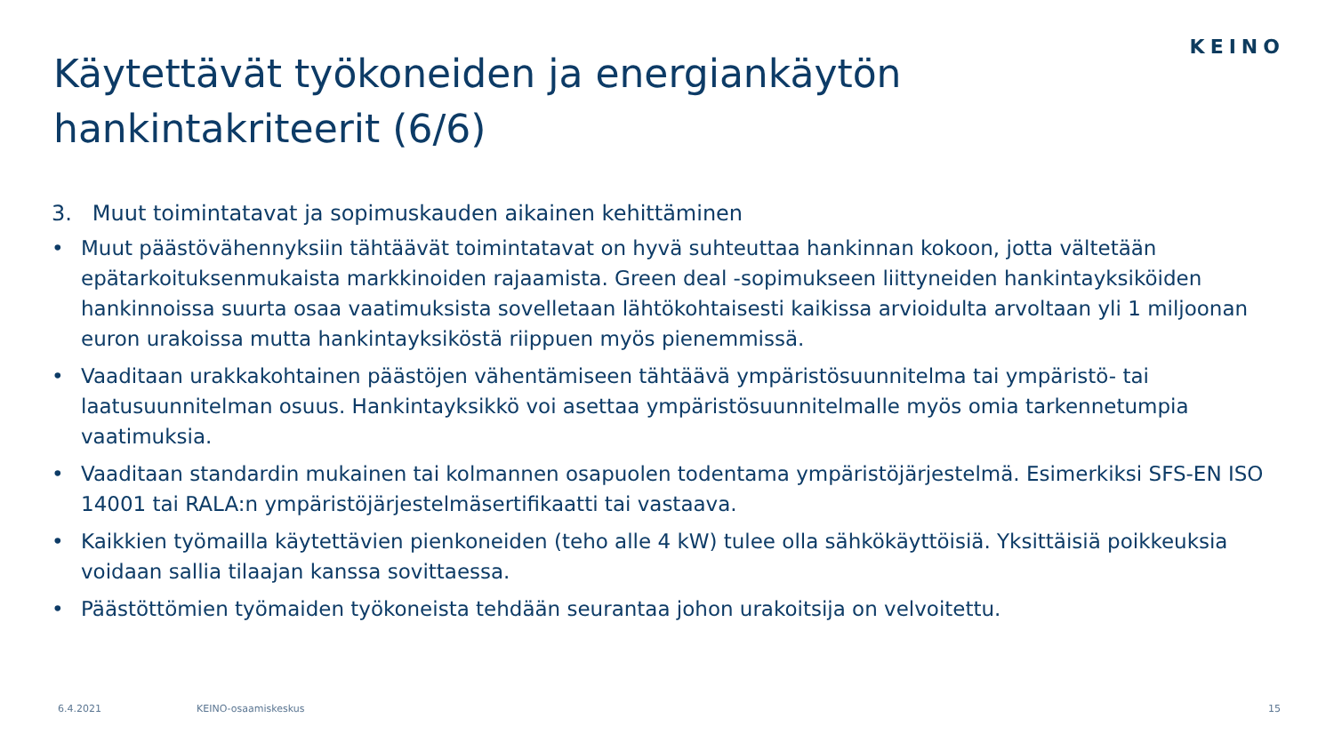KEINO
Käytettävät työkoneiden ja energiankäytön hankintakriteerit (6/6)
3. Muut toimintatavat ja sopimuskauden aikainen kehittäminen
• Muut päästövähennyksiin tähtäävät toimintatavat on hyvä suhteuttaa hankinnan kokoon, jotta vältetään epätarkoituksenmukaista markkinoiden rajaamista. Green deal -sopimukseen liittyneiden hankintayksiköiden hankinnoissa suurta osaa vaatimuksista sovelletaan lähtökohtaisesti kaikissa arvioidulta arvoltaan yli 1 miljoonan euron urakoissa mutta hankintayksiköstä riippuen myös pienemmissä.
• Vaaditaan urakkakohtainen päästöjen vähentämiseen tähtäävä ympäristösuunnitelma tai ympäristö- tai laatusuunnitelman osuus. Hankintayksikkö voi asettaa ympäristösuunnitelmalle myös omia tarkennetumpia vaatimuksia.
• Vaaditaan standardin mukainen tai kolmannen osapuolen todentama ympäristöjärjestelmä. Esimerkiksi SFS-EN ISO 14001 tai RALA:n ympäristöjärjestelmäsertifikaatti tai vastaava.
• Kaikkien työmailla käytettävien pienkoneiden (teho alle 4 kW) tulee olla sähkökäyttöisiä. Yksittäisiä poikkeuksia voidaan sallia tilaajan kanssa sovittaessa.
• Päästöttömien työmaiden työkoneista tehdään seurantaa johon urakoitsija on velvoitettu.
6.4.2021 KEINO-osaamiskeskus 15